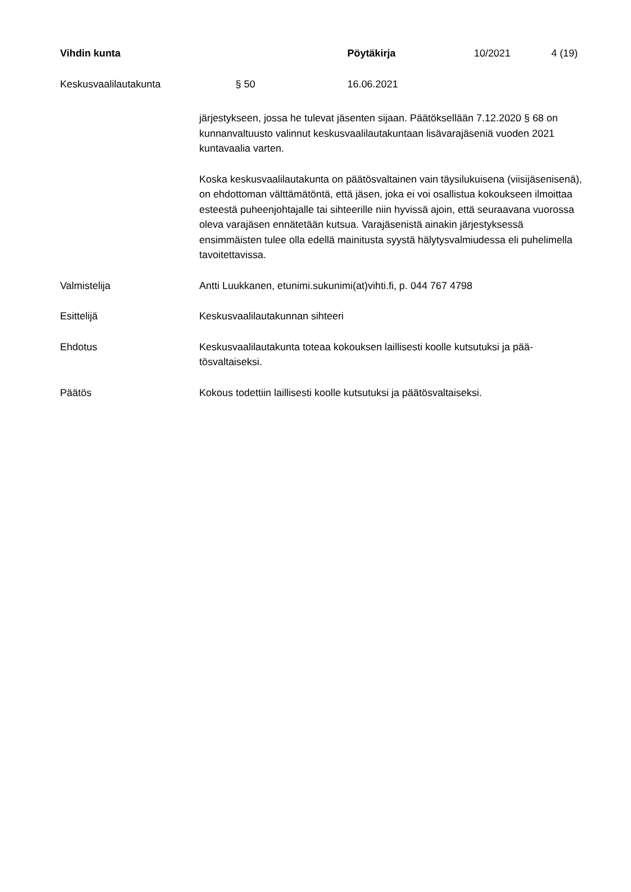Vihdin kunta Pöytäkirja 10/2021 4 (19)
Keskusvaalilautakunta § 50 16.06.2021
järjestykseen, jossa he tulevat jäsenten sijaan. Päätöksellään 7.12.2020 § 68 on kunnanvaltuusto valinnut keskusvaalilautakuntaan lisävarajäseniä vuoden 2021 kuntavaalia varten.
Koska keskusvaalilautakunta on päätösvaltainen vain täysilukuisena (viisijäsenisenä), on ehdottoman välttämätöntä, että jäsen, joka ei voi osallistua kokoukseen ilmoittaa esteestä puheenjohtajalle tai sihteerille niin hyvissä ajoin, että seuraavana vuorossa oleva varajäsen ennätetään kutsua. Varajäsenistä ainakin järjestyksessä ensimmäisten tulee olla edellä mainitusta syystä hälytysvalmiudessa eli puhelimella tavoitettavissa.
Valmistelija Antti Luukkanen, etunimi.sukunimi(at)vihti.fi, p. 044 767 4798
Esittelijä Keskusvaalilautakunnan sihteeri
Ehdotus Keskusvaalilautakunta toteaa kokouksen laillisesti koolle kutsutuksi ja pää-tösvaltaiseksi.
Päätös Kokous todettiin laillisesti koolle kutsutuksi ja päätösvaltaiseksi.